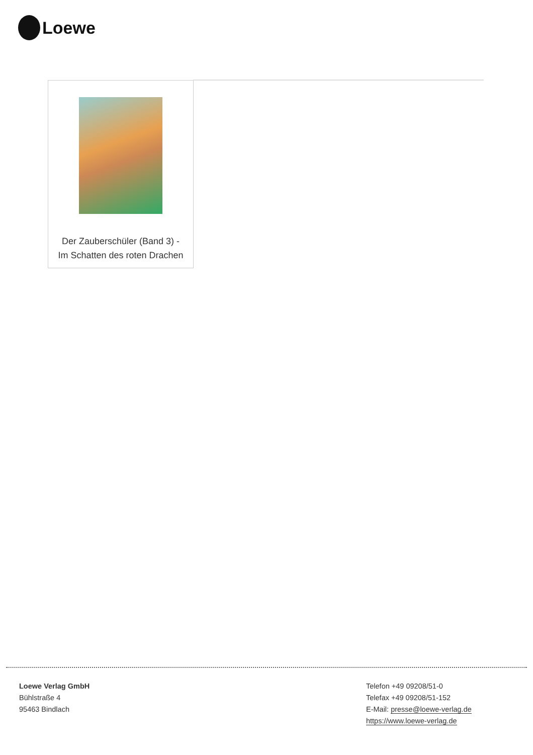Loewe
| Der Zauberschüler (Band 3) - Im Schatten des roten Drachen |
Loewe Verlag GmbH
Bühlstraße 4
95463 Bindlach
Telefon +49 09208/51-0
Telefax +49 09208/51-152
E-Mail: presse@loewe-verlag.de
https://www.loewe-verlag.de